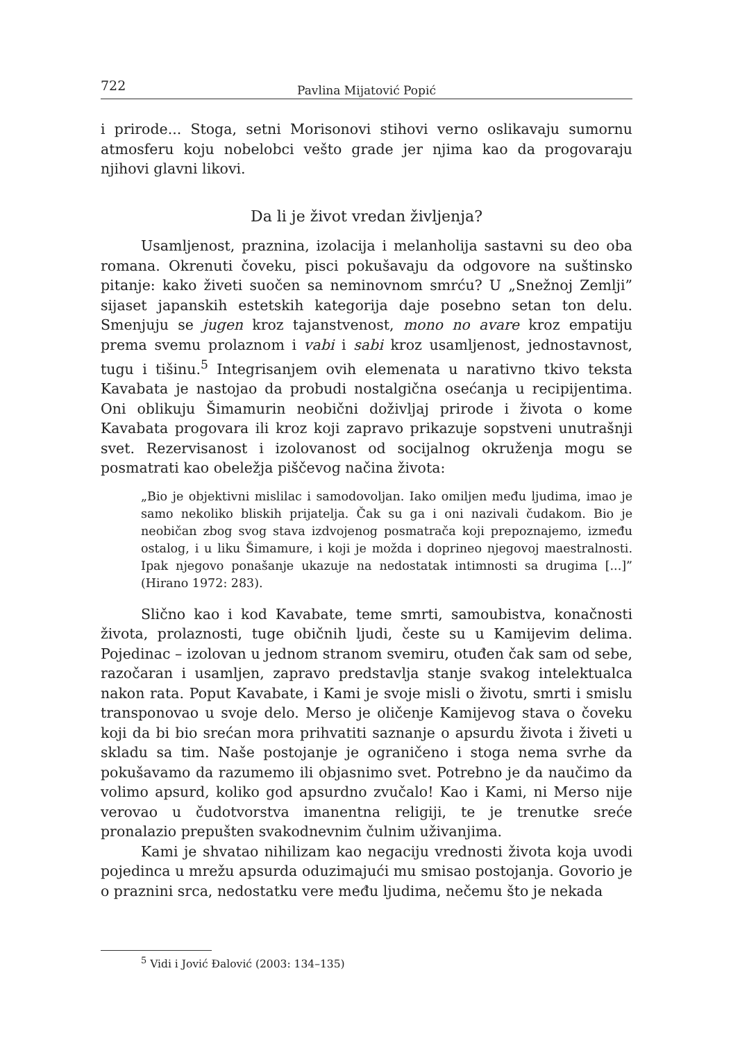722 Pavlina Mijatović Popić
i prirode... Stoga, setni Morisonovi stihovi verno oslikavaju sumornu atmosferu koju nobelobci vešto grade jer njima kao da progovaraju njihovi glavni likovi.
Da li je život vredan življenja?
Usamljenost, praznina, izolacija i melanholija sastavni su deo oba romana. Okrenuti čoveku, pisci pokušavaju da odgovore na suštinsko pitanje: kako živeti suočen sa neminovnom smrću? U „Snežnoj Zemlji” sijaset japanskih estetskih kategorija daje posebno setan ton delu. Smenjuju se jugen kroz tajanstvenost, mono no avare kroz empatiju prema svemu prolaznom i vabi i sabi kroz usamljenost, jednostavnost, tugu i tišinu.<sup>5</sup> Integrisanjem ovih elemenata u narativno tkivo teksta Kavabata je nastojao da probudi nostalgična osećanja u recipijentima. Oni oblikuju Šimamurin neobični doživljaj prirode i života o kome Kavabata progovara ili kroz koji zapravo prikazuje sopstveni unutrašnji svet. Rezervisanost i izolovanost od socijalnog okruženja mogu se posmatrati kao obeležja piščevog načina života:
„Bio je objektivni mislilac i samodovoljan. Iako omiljen među ljudima, imao je samo nekoliko bliskih prijatelja. Čak su ga i oni nazivali čudakom. Bio je neobičan zbog svog stava izdvojenog posmatrača koji prepoznajemo, između ostalog, i u liku Šimamure, i koji je možda i doprineo njegovoj maestralnosti. Ipak njegovo ponašanje ukazuje na nedostatak intimnosti sa drugima [...]” (Hirano 1972: 283).
Slično kao i kod Kavabate, teme smrti, samoubistva, konačnosti života, prolaznosti, tuge običnih ljudi, česte su u Kamijevim delima. Pojedinac – izolovan u jednom stranom svemiru, otuđen čak sam od sebe, razočaran i usamljen, zapravo predstavlja stanje svakog intelektualca nakon rata. Poput Kavabate, i Kami je svoje misli o životu, smrti i smislu transponovao u svoje delo. Merso je oličenje Kamijevog stava o čoveku koji da bi bio srećan mora prihvatiti saznanje o apsurdu života i živeti u skladu sa tim. Naše postojanje je ograničeno i stoga nema svrhe da pokušavamo da razumemo ili objasnimo svet. Potrebno je da naučimo da volimo apsurd, koliko god apsurdno zvučalo! Kao i Kami, ni Merso nije verovao u čudotvorstva imanentna religiji, te je trenutke sreće pronalazio prepušten svakodnevnim čulnim uživanjima.
Kami je shvatao nihilizam kao negaciju vrednosti života koja uvodi pojedinca u mrežu apsurda oduzimajući mu smisao postojanja. Govorio je o praznini srca, nedostatku vere među ljudima, nečemu što je nekada
<sup>5</sup> Vidi i Jović Đalović (2003: 134–135)